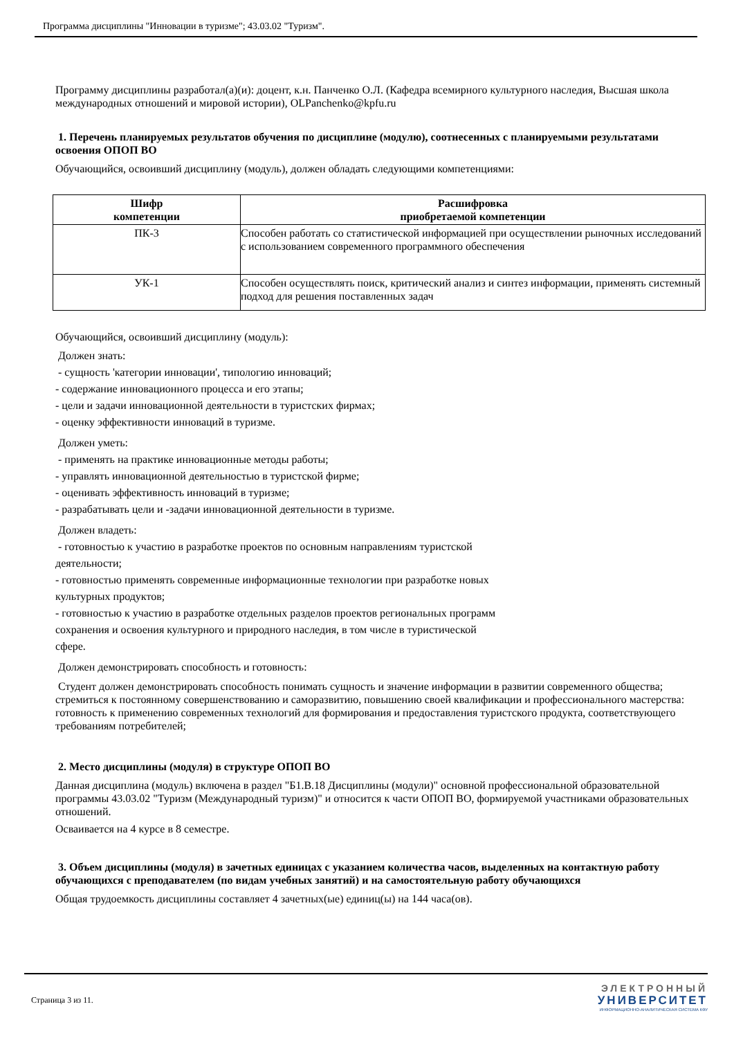Программа дисциплины "Инновации в туризме"; 43.03.02 "Туризм".
Программу дисциплины разработал(а)(и): доцент, к.н. Панченко О.Л. (Кафедра всемирного культурного наследия, Высшая школа международных отношений и мировой истории), OLPanchenko@kpfu.ru
1. Перечень планируемых результатов обучения по дисциплине (модулю), соотнесенных с планируемыми результатами освоения ОПОП ВО
Обучающийся, освоивший дисциплину (модуль), должен обладать следующими компетенциями:
| Шифр компетенции | Расшифровка приобретаемой компетенции |
| --- | --- |
| ПК-3 | Способен работать со статистической информацией при осуществлении рыночных исследований с использованием современного программного обеспечения |
| УК-1 | Способен осуществлять поиск, критический анализ и синтез информации, применять системный подход для решения поставленных задач |
Обучающийся, освоивший дисциплину (модуль):
Должен знать:
- сущность 'категории инновации', типологию инноваций;
- содержание инновационного процесса и его этапы;
- цели и задачи инновационной деятельности в туристских фирмах;
- оценку эффективности инноваций в туризме.
Должен уметь:
- применять на практике инновационные методы работы;
- управлять инновационной деятельностью в туристской фирме;
- оценивать эффективность инноваций в туризме;
- разрабатывать цели и -задачи инновационной деятельности в туризме.
Должен владеть:
- готовностью к участию в разработке проектов по основным направлениям туристской
деятельности;
- готовностью применять современные информационные технологии при разработке новых
культурных продуктов;
- готовностью к участию в разработке отдельных разделов проектов региональных программ
сохранения и освоения культурного и природного наследия, в том числе в туристической
сфере.
Должен демонстрировать способность и готовность:
Студент должен демонстрировать способность понимать сущность и значение информации в развитии современного общества; стремиться к постоянному совершенствованию и саморазвитию, повышению своей квалификации и профессионального мастерства: готовность к применению современных технологий для формирования и предоставления туристского продукта, соответствующего требованиям потребителей;
2. Место дисциплины (модуля) в структуре ОПОП ВО
Данная дисциплина (модуль) включена в раздел "Б1.В.18 Дисциплины (модули)" основной профессиональной образовательной программы 43.03.02 "Туризм (Международный туризм)" и относится к части ОПОП ВО, формируемой участниками образовательных отношений.
Осваивается на 4 курсе в 8 семестре.
3. Объем дисциплины (модуля) в зачетных единицах с указанием количества часов, выделенных на контактную работу обучающихся с преподавателем (по видам учебных занятий) и на самостоятельную работу обучающихся
Общая трудоемкость дисциплины составляет 4 зачетных(ые) единиц(ы) на 144 часа(ов).
Страница 3 из 11.
ЭЛЕКТРОННЫЙ
УНИВЕРСИТЕТ
ИНФОРМАЦИОННО-АНАЛИТИЧЕСКАЯ СИСТЕМА КФУ